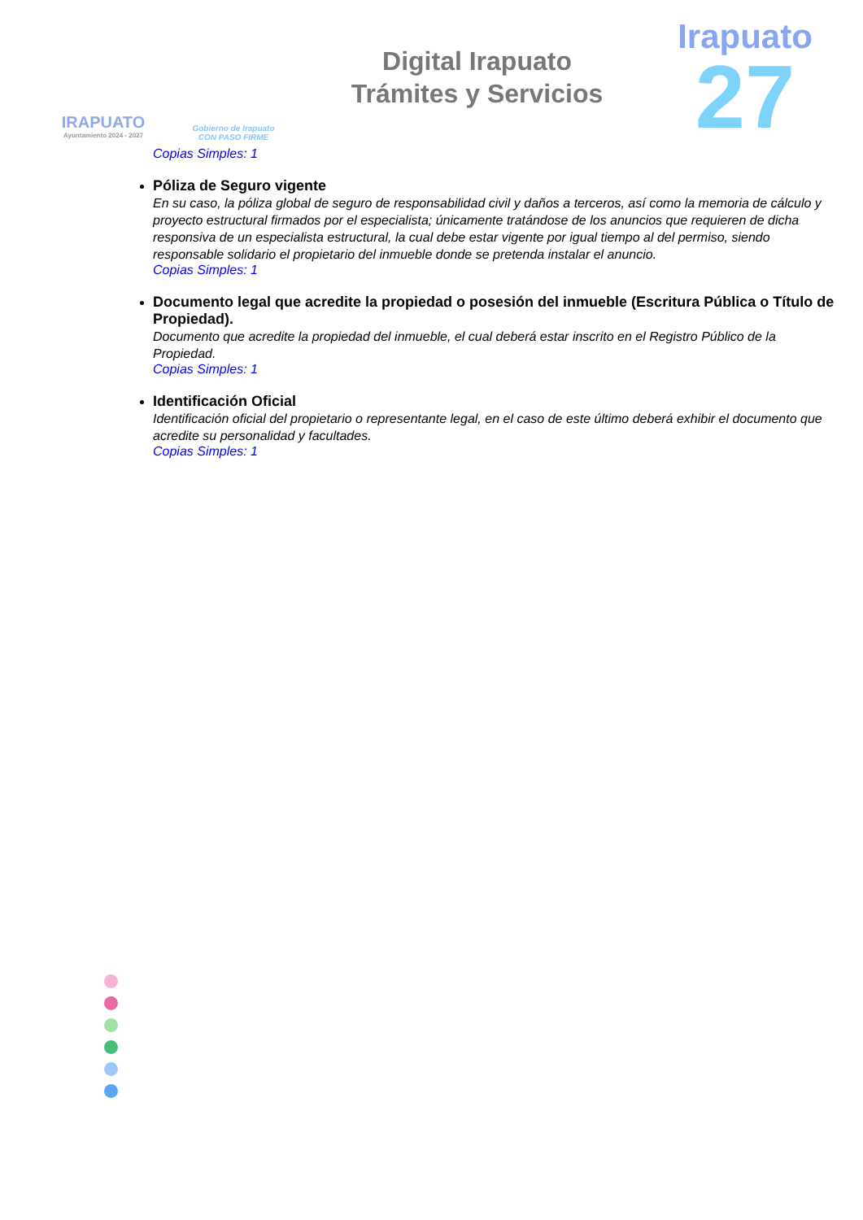IRAPUATO
Ayuntamiento 2024 - 2027
Gobierno de Irapuato
CON PASO FIRME
Digital Irapuato
Trámites y Servicios
Irapuato
27
Copias Simples: 1
Póliza de Seguro vigente
En su caso, la póliza global de seguro de responsabilidad civil y daños a terceros, así como la memoria de cálculo y proyecto estructural firmados por el especialista; únicamente tratándose de los anuncios que requieren de dicha responsiva de un especialista estructural, la cual debe estar vigente por igual tiempo al del permiso, siendo responsable solidario el propietario del inmueble donde se pretenda instalar el anuncio.
Copias Simples: 1
Documento legal que acredite la propiedad o posesión del inmueble (Escritura Pública o Título de Propiedad).
Documento que acredite la propiedad del inmueble, el cual deberá estar inscrito en el Registro Público de la Propiedad.
Copias Simples: 1
Identificación Oficial
Identificación oficial del propietario o representante legal, en el caso de este último deberá exhibir el documento que acredite su personalidad y facultades.
Copias Simples: 1